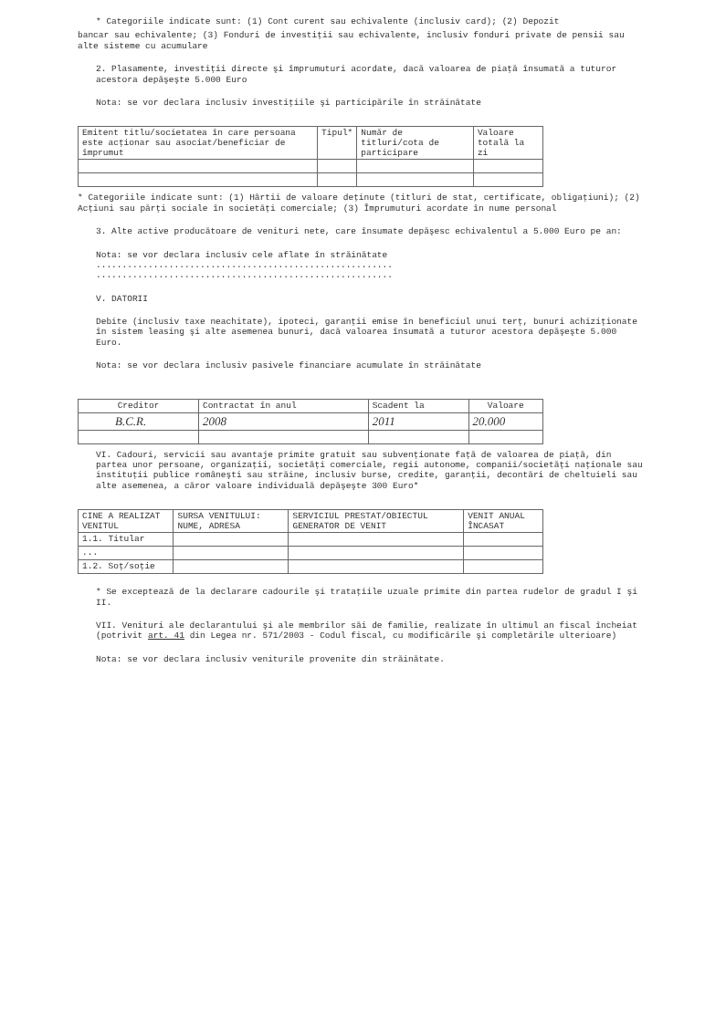* Categoriile indicate sunt: (1) Cont curent sau echivalente (inclusiv card); (2) Depozit
bancar sau echivalente; (3) Fonduri de investiţii sau echivalente, inclusiv fonduri private de pensii sau alte sisteme cu acumulare
2. Plasamente, investiţii directe şi împrumuturi acordate, dacă valoarea de piaţă însumată a tuturor acestora depăşeşte 5.000 Euro
Nota: se vor declara inclusiv investiţiile şi participările în străinătate
| Emitent titlu/societatea în care persoana este acţionar sau asociat/beneficiar de împrumut | Tipul* | Număr de titluri/cota de participare | Valoare totală la zi |
| --- | --- | --- | --- |
* Categoriile indicate sunt: (1) Hârtii de valoare deţinute (titluri de stat, certificate, obligaţiuni); (2) Acţiuni sau părţi sociale în societăţi comerciale; (3) Împrumuturi acordate în nume personal
3. Alte active producătoare de venituri nete, care însumate depăşesc echivalentul a 5.000 Euro pe an:
Nota: se vor declara inclusiv cele aflate în străinătate
.........................................................
.........................................................
V. DATORII
Debite (inclusiv taxe neachitate), ipoteci, garanţii emise în beneficiul unui terţ, bunuri achiziţionate în sistem leasing şi alte asemenea bunuri, dacă valoarea însumată a tuturor acestora depăşeşte 5.000 Euro.
Nota: se vor declara inclusiv pasivele financiare acumulate în străinătate
| Creditor | Contractat în anul | Scadent la | Valoare |
| --- | --- | --- | --- |
| B.C.R. | 2008 | 2011 | 20.000 |
VI. Cadouri, servicii sau avantaje primite gratuit sau subvenţionate faţă de valoarea de piaţă, din partea unor persoane, organizaţii, societăţi comerciale, regii autonome, companii/societăţi naţionale sau instituţii publice româneşti sau străine, inclusiv burse, credite, garanţii, decontări de cheltuieli sau alte asemenea, a căror valoare individuală depăşeşte 300 Euro*
| CINE A REALIZAT VENITUL | SURSA VENITULUI: NUME, ADRESA | SERVICIUL PRESTAT/OBIECTUL GENERATOR DE VENIT | VENIT ANUAL ÎNCASAT |
| --- | --- | --- | --- |
| 1.1. Titular | | | |
| ... | | | |
| 1.2. Soţ/soţie | | | |
* Se exceptează de la declarare cadourile şi trataţiile uzuale primite din partea rudelor de gradul I şi II.
VII. Venituri ale declarantului şi ale membrilor săi de familie, realizate în ultimul an fiscal încheiat (potrivit art. 41 din Legea nr. 571/2003 - Codul fiscal, cu modificările şi completările ulterioare)
Nota: se vor declara inclusiv veniturile provenite din străinătate.